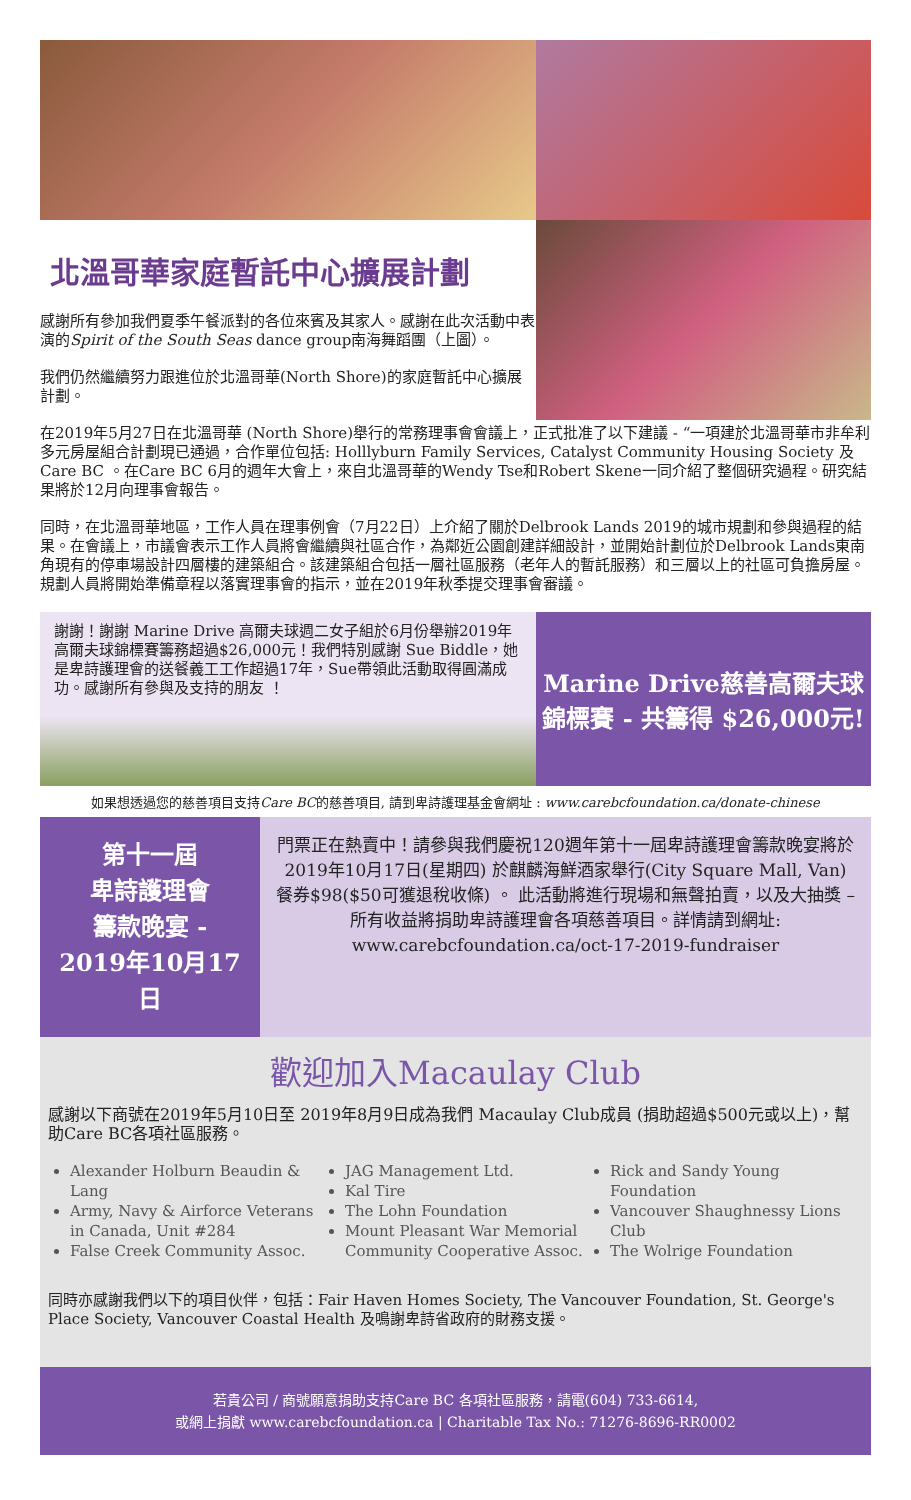北溫哥華家庭暫託中心擴展計劃
感謝所有參加我們夏季午餐派對的各位來賓及其家人。感謝在此次活動中表演的Spirit of the South Seas dance group南海舞蹈團（上圖）。
我們仍然繼續努力跟進位於北溫哥華(North Shore)的家庭暫託中心擴展計劃。
在2019年5月27日在北溫哥華 (North Shore)舉行的常務理事會會議上，正式批准了以下建議 - “一項建於北溫哥華市非牟利多元房屋組合計劃現已通過，合作單位包括: Holllyburn Family Services, Catalyst Community Housing Society 及 Care BC 。在Care BC 6月的週年大會上，來自北溫哥華的Wendy Tse和Robert Skene一同介紹了整個研究過程。研究結果將於12月向理事會報告。
同時，在北溫哥華地區，工作人員在理事例會（7月22日）上介紹了關於Delbrook Lands 2019的城市規劃和參與過程的結果。在會議上，市議會表示工作人員將會繼續與社區合作，為鄰近公園創建詳細設計，並開始計劃位於Delbrook Lands東南角現有的停車場設計四層樓的建築組合。該建築組合包括一層社區服務（老年人的暫託服務）和三層以上的社區可負擔房屋。規劃人員將開始準備章程以落實理事會的指示，並在2019年秋季提交理事會審議。
謝謝！謝謝 Marine Drive 高爾夫球週二女子組於6月份舉辦2019年高爾夫球錦標賽籌務超過$26,000元！我們特別感謝 Sue Biddle，她是卑詩護理會的送餐義工工作超過17年，Sue帶領此活動取得圓滿成功。感謝所有參與及支持的朋友 ！
Marine Drive慈善高爾夫球錦標賽 - 共籌得 $26,000元!
如果想透過您的慈善項目支持Care BC的慈善項目, 請到卑詩護理基金會網址 : www.carebcfoundation.ca/donate-chinese
第十一屆
卑詩護理會
籌款晚宴 -
2019年10月17日
門票正在熱賣中！請參與我們慶祝120週年第十一屆卑詩護理會籌款晚宴將於2019年10月17日(星期四) 於麒麟海鮮酒家舉行(City Square Mall, Van) 餐券$98($50可獲退稅收條) 。 此活動將進行現場和無聲拍賣，以及大抽獎 – 所有收益將捐助卑詩護理會各項慈善項目。詳情請到網址:
www.carebcfoundation.ca/oct-17-2019-fundraiser
歡迎加入Macaulay Club
感謝以下商號在2019年5月10日至 2019年8月9日成為我們 Macaulay Club成員 (捐助超過$500元或以上)，幫助Care BC各項社區服務。
Alexander Holburn Beaudin & Lang
Army, Navy & Airforce Veterans in Canada, Unit #284
False Creek Community Assoc.
JAG Management Ltd.
Kal Tire
The Lohn Foundation
Mount Pleasant War Memorial Community Cooperative Assoc.
Rick and Sandy Young Foundation
Vancouver Shaughnessy Lions Club
The Wolrige Foundation
同時亦感謝我們以下的項目伙伴，包括：Fair Haven Homes Society, The Vancouver Foundation, St. George's Place Society, Vancouver Coastal Health 及鳴謝卑詩省政府的財務支援。
若貴公司 / 商號願意捐助支持Care BC 各項社區服務，請電(604) 733-6614,
或網上捐獻 www.carebcfoundation.ca | Charitable Tax No.: 71276-8696-RR0002